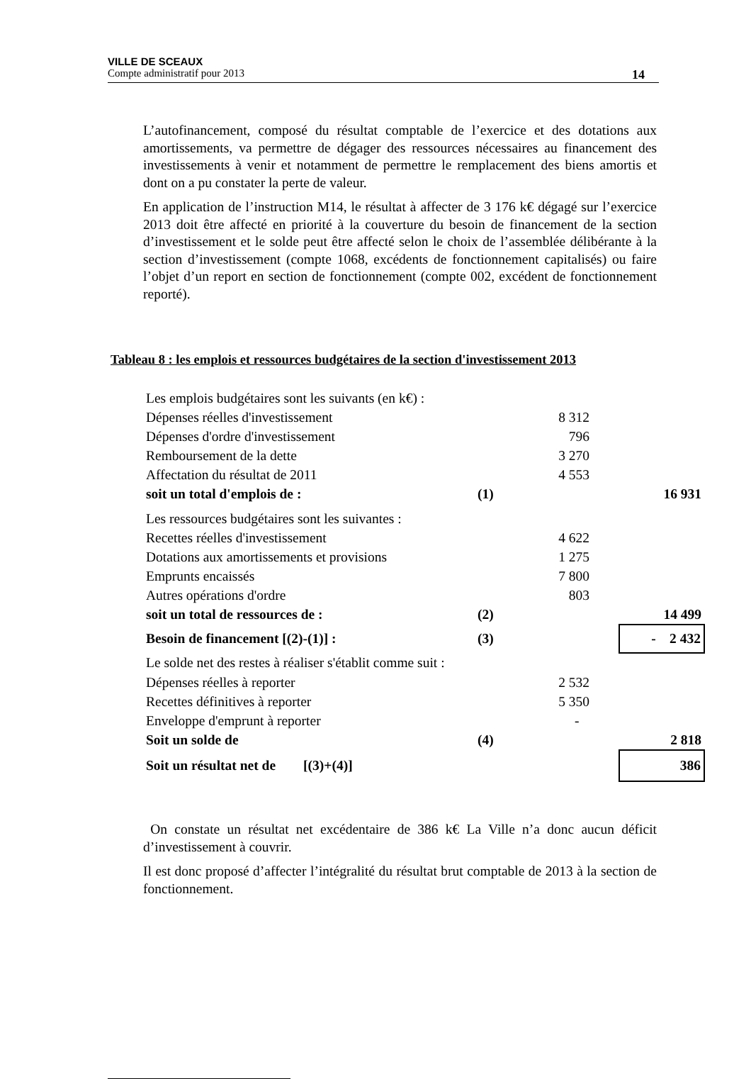VILLE DE SCEAUX
Compte administratif pour 2013 14
L’autofinancement, composé du résultat comptable de l’exercice et des dotations aux amortissements, va permettre de dégager des ressources nécessaires au financement des investissements à venir et notamment de permettre le remplacement des biens amortis et dont on a pu constater la perte de valeur.
En application de l’instruction M14, le résultat à affecter de 3 176 k€ dégagé sur l’exercice 2013 doit être affecté en priorité à la couverture du besoin de financement de la section d’investissement et le solde peut être affecté selon le choix de l’assemblée délibérante à la section d’investissement (compte 1068, excédents de fonctionnement capitalisés) ou faire l’objet d’un report en section de fonctionnement (compte 002, excédent de fonctionnement reporté).
Tableau 8 : les emplois et ressources budgétaires de la section d'investissement 2013
| Les emplois budgétaires sont les suivants (en k€) : | | | | |
| Dépenses réelles d'investissement | | 8 312 | | |
| Dépenses d'ordre d'investissement | | 796 | | |
| Remboursement de la dette | | 3 270 | | |
| Affectation du résultat de 2011 | | 4 553 | | |
| soit un total d'emplois de : | (1) | | | 16 931 |
| Les ressources budgétaires sont les suivantes : | | | | |
| Recettes réelles d'investissement | | 4 622 | | |
| Dotations aux amortissements et provisions | | 1 275 | | |
| Emprunts encaissés | | 7 800 | | |
| Autres opérations d'ordre | | 803 | | |
| soit un total de ressources de : | (2) | | | 14 499 |
| Besoin de financement [(2)-(1)] : | (3) | | | - 2 432 |
| Le solde net des restes à réaliser s'établit comme suit : | | | | |
| Dépenses réelles à reporter | | 2 532 | | |
| Recettes définitives à reporter | | 5 350 | | |
| Enveloppe d'emprunt à reporter | | - | | |
| Soit un solde de | (4) | | | 2 818 |
| Soit un résultat net de [(3)+(4)] | | | | 386 |
On constate un résultat net excédentaire de 386 k€ La Ville n’a donc aucun déficit d’investissement à couvrir.
Il est donc proposé d’affecter l’intégralité du résultat brut comptable de 2013 à la section de fonctionnement.